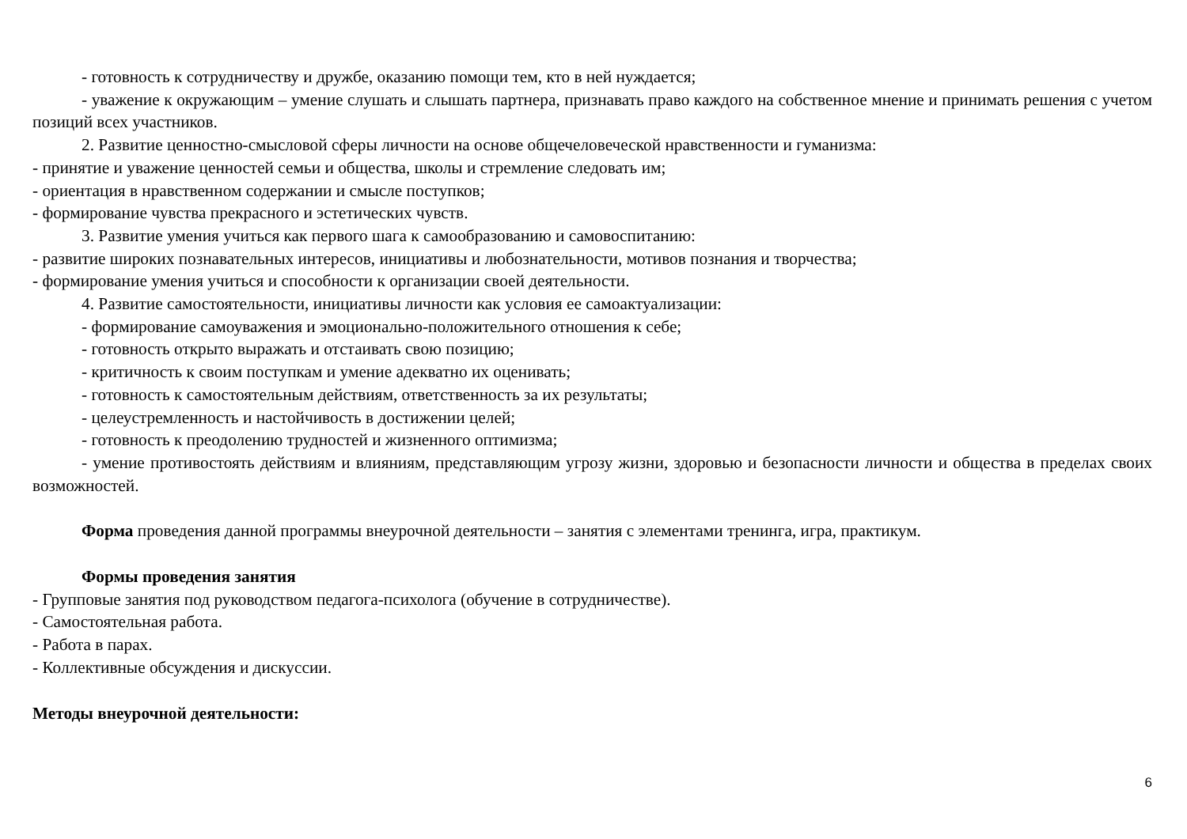- готовность к сотрудничеству и дружбе, оказанию помощи тем, кто в ней нуждается;
- уважение к окружающим – умение слушать и слышать партнера, признавать право каждого на собственное мнение и принимать решения с учетом позиций всех участников.
2. Развитие ценностно-смысловой сферы личности на основе общечеловеческой нравственности и гуманизма:
- принятие и уважение ценностей семьи и общества, школы и стремление следовать им;
- ориентация в нравственном содержании и смысле поступков;
- формирование чувства прекрасного и эстетических чувств.
3. Развитие умения учиться как первого шага к самообразованию и самовоспитанию:
- развитие широких познавательных интересов, инициативы и любознательности, мотивов познания и творчества;
- формирование умения учиться и способности к организации своей деятельности.
4. Развитие самостоятельности, инициативы личности как условия ее самоактуализации:
- формирование самоуважения и эмоционально-положительного отношения к себе;
- готовность открыто выражать и отстаивать свою позицию;
- критичность к своим поступкам и умение адекватно их оценивать;
- готовность к самостоятельным действиям, ответственность за их результаты;
- целеустремленность и настойчивость в достижении целей;
- готовность к преодолению трудностей и жизненного оптимизма;
- умение противостоять действиям и влияниям, представляющим угрозу жизни, здоровью и безопасности личности и общества в пределах своих возможностей.
Форма проведения данной программы внеурочной деятельности – занятия с элементами тренинга, игра, практикум.
Формы проведения занятия
- Групповые занятия под руководством педагога-психолога (обучение в сотрудничестве).
- Самостоятельная работа.
- Работа в парах.
- Коллективные обсуждения и дискуссии.
Методы внеурочной деятельности:
6